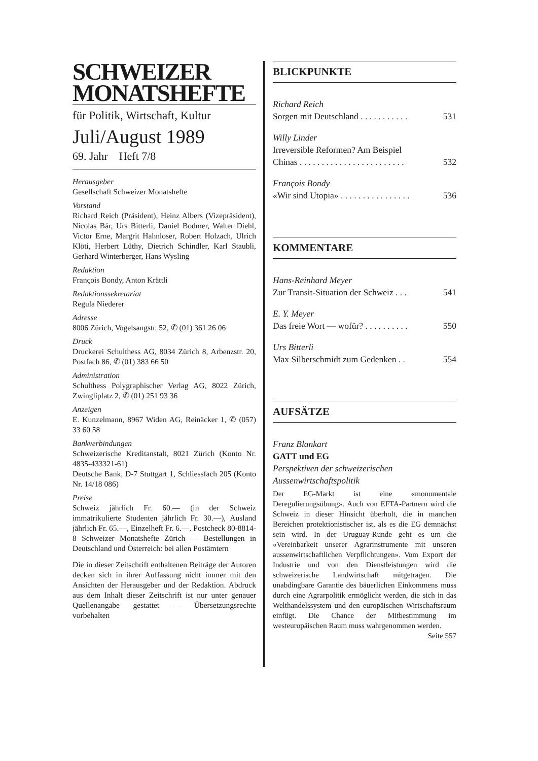SCHWEIZER
MONATSHEFTE
für Politik, Wirtschaft, Kultur
Juli/August 1989
69. Jahr Heft 7/8
Herausgeber
Gesellschaft Schweizer Monatshefte
Vorstand
Richard Reich (Präsident), Heinz Albers (Vizepräsident), Nicolas Bär, Urs Bitterli, Daniel Bodmer, Walter Diehl, Victor Erne, Margrit Hahnloser, Robert Holzach, Ulrich Klöti, Herbert Lüthy, Dietrich Schindler, Karl Staubli, Gerhard Winterberger, Hans Wysling
Redaktion
François Bondy, Anton Krättli
Redaktionssekretariat
Regula Niederer
Adresse
8006 Zürich, Vogelsangstr. 52, ✆ (01) 361 26 06
Druck
Druckerei Schulthess AG, 8034 Zürich 8, Arbenzstr. 20, Postfach 86, ✆ (01) 383 66 50
Administration
Schulthess Polygraphischer Verlag AG, 8022 Zürich, Zwingliplatz 2, ✆ (01) 251 93 36
Anzeigen
E. Kunzelmann, 8967 Widen AG, Reinäcker 1, ✆ (057) 33 60 58
Bankverbindungen
Schweizerische Kreditanstalt, 8021 Zürich (Konto Nr. 4835-433321-61)
Deutsche Bank, D-7 Stuttgart 1, Schliessfach 205 (Konto Nr. 14/18 086)
Preise
Schweiz jährlich Fr. 60.— (in der Schweiz immatrikulierte Studenten jährlich Fr. 30.—), Ausland jährlich Fr. 65.—, Einzelheft Fr. 6.—. Postcheck 80-8814-8 Schweizer Monatshefte Zürich — Bestellungen in Deutschland und Österreich: bei allen Postämtern
Die in dieser Zeitschrift enthaltenen Beiträge der Autoren decken sich in ihrer Auffassung nicht immer mit den Ansichten der Herausgeber und der Redaktion. Abdruck aus dem Inhalt dieser Zeitschrift ist nur unter genauer Quellenangabe gestattet — Übersetzungsrechte vorbehalten
BLICKPUNKTE
Richard Reich
Sorgen mit Deutschland . . . . . . . . . . . 531
Willy Linder
Irreversible Reformen? Am Beispiel
Chinas . . . . . . . . . . . . . . . . . . . . . . . . 532
François Bondy
«Wir sind Utopia» . . . . . . . . . . . . . . . . 536
KOMMENTARE
Hans-Reinhard Meyer
Zur Transit-Situation der Schweiz . . . 541
E. Y. Meyer
Das freie Wort — wofür? . . . . . . . . . . 550
Urs Bitterli
Max Silberschmidt zum Gedenken . . 554
AUFSÄTZE
Franz Blankart
GATT und EG
Perspektiven der schweizerischen Aussenwirtschaftspolitik
Der EG-Markt ist eine «monumentale Deregulierungsübung». Auch von EFTA-Partnern wird die Schweiz in dieser Hinsicht überholt, die in manchen Bereichen protektionistischer ist, als es die EG demnächst sein wird. In der Uruguay-Runde geht es um die «Vereinbarkeit unserer Agrarinstrumente mit unseren aussenwirtschaftlichen Verpflichtungen». Vom Export der Industrie und von den Dienstleistungen wird die schweizerische Landwirtschaft mitgetragen. Die unabdingbare Garantie des bäuerlichen Einkommens muss durch eine Agrarpolitik ermöglicht werden, die sich in das Welthandelssystem und den europäischen Wirtschaftsraum einfügt. Die Chance der Mitbestimmung im westeuropäischen Raum muss wahrgenommen werden.
Seite 557